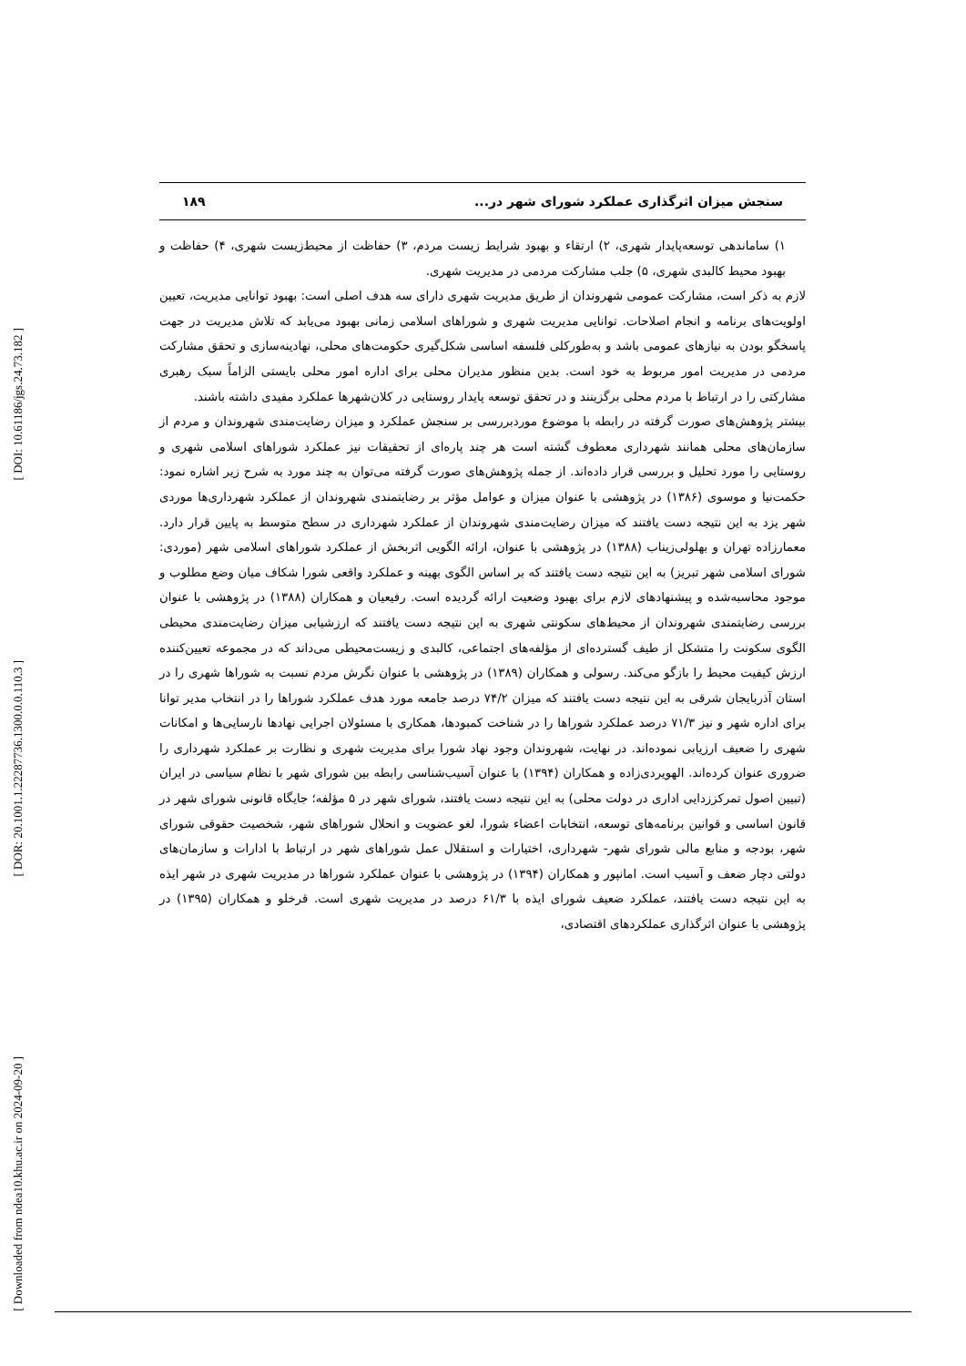[ DOI: 10.61186/jgs.24.73.182 ]
[ DOR: 20.1001.1.22287736.1300.0.0.110.3 ]
[ Downloaded from ndea10.khu.ac.ir on 2024-09-20 ]
سنجش میزان اثرگذاری عملکرد شورای شهر در... ۱۸۹
۱) ساماندهی توسعه‌پایدار شهری، ۲) ارتقاء و بهبود شرایط زیست مردم، ۳) حفاظت از محیط‌زیست شهری، ۴) حفاظت و بهبود محیط کالبدی شهری، ۵) جلب مشارکت مردمی در مدیریت شهری.
لازم به ذکر است، مشارکت عمومی شهروندان از طریق مدیریت شهری دارای سه هدف اصلی است: بهبود توانایی مدیریت، تعیین اولویت‌های برنامه و انجام اصلاحات. توانایی مدیریت شهری و شوراهای اسلامی زمانی بهبود می‌یابد که تلاش مدیریت در جهت پاسخگو بودن به نیازهای عمومی باشد و به‌طورکلی فلسفه اساسی شکل‌گیری حکومت‌های محلی، نهادینه‌سازی و تحقق مشارکت مردمی در مدیریت امور مربوط به خود است. بدین منظور مدیران محلی برای اداره امور محلی بایستی الزاماً سبک رهبری مشارکتی را در ارتباط با مردم محلی برگزینند و در تحقق توسعه پایدار روستایی در کلان‌شهرها عملکرد مفیدی داشته باشند.
بیشتر پژوهش‌های صورت گرفته در رابطه با موضوع موردبررسی بر سنجش عملکرد و میزان رضایت‌مندی شهروندان و مردم از سازمان‌های محلی همانند شهرداری معطوف گشته است هر چند پاره‌ای از تحقیقات نیز عملکرد شوراهای اسلامی شهری و روستایی را مورد تحلیل و بررسی قرار داده‌اند. از جمله پژوهش‌های صورت گرفته می‌توان به چند مورد به شرح زیر اشاره نمود: حکمت‌نیا و موسوی (۱۳۸۶) در پژوهشی با عنوان میزان و عوامل مؤثر بر رضایتمندی شهروندان از عملکرد شهرداری‌ها موردی شهر یزد به این نتیجه دست یافتند که میزان رضایت‌مندی شهروندان از عملکرد شهرداری در سطح متوسط به پایین قرار دارد. معمارزاده تهران و بهلولی‌زیناب (۱۳۸۸) در پژوهشی با عنوان، ارائه الگویی اثربخش از عملکرد شوراهای اسلامی شهر (موردی: شورای اسلامی شهر تبریز) به این نتیجه دست یافتند که بر اساس الگوی بهینه و عملکرد واقعی شورا شکاف میان وضع مطلوب و موجود محاسبه‌شده و پیشنهادهای لازم برای بهبود وضعیت ارائه گردیده است. رفیعیان و همکاران (۱۳۸۸) در پژوهشی با عنوان بررسی رضایتمندی شهروندان از محیط‌های سکونتی شهری به این نتیجه دست یافتند که ارزشیابی میزان رضایت‌مندی محیطی الگوی سکونت را متشکل از طیف گسترده‌ای از مؤلفه‌های اجتماعی، کالبدی و زیست‌محیطی می‌داند که در مجموعه تعیین‌کننده ارزش کیفیت محیط را بازگو می‌کند. رسولی و همکاران (۱۳۸۹) در پژوهشی با عنوان نگرش مردم نسبت به شوراها شهری را در استان آذربایجان شرقی به این نتیجه دست یافتند که میزان ۷۴/۲ درصد جامعه مورد هدف عملکرد شوراها را در انتخاب مدیر توانا برای اداره شهر و نیز ۷۱/۳ درصد عملکرد شوراها را در شناخت کمبودها، همکاری با مسئولان اجرایی نهادها نارسایی‌ها و امکانات شهری را ضعیف ارزیابی نموده‌اند. در نهایت، شهروندان وجود نهاد شورا برای مدیریت شهری و نظارت بر عملکرد شهرداری را ضروری عنوان کرده‌اند. الهویردی‌زاده و همکاران (۱۳۹۴) با عنوان آسیب‌شناسی رابطه بین شورای شهر با نظام سیاسی در ایران (تبیین اصول تمرکززدایی اداری در دولت محلی) به این نتیجه دست یافتند، شورای شهر در ۵ مؤلفه؛ جایگاه قانونی شورای شهر در قانون اساسی و قوانین برنامه‌های توسعه، انتخابات اعضاء شورا، لغو عضویت و انحلال شوراهای شهر، شخصیت حقوقی شورای شهر، بودجه و منابع مالی شورای شهر- شهرداری، اختیارات و استقلال عمل شوراهای شهر در ارتباط با ادارات و سازمان‌های دولتی دچار ضعف و آسیب است. امانپور و همکاران (۱۳۹۴) در پژوهشی با عنوان عملکرد شوراها در مدیریت شهری در شهر ایذه به این نتیجه دست یافتند، عملکرد ضعیف شورای ایذه با ۶۱/۳ درصد در مدیریت شهری است. قرخلو و همکاران (۱۳۹۵) در پژوهشی با عنوان اثرگذاری عملکردهای اقتصادی،